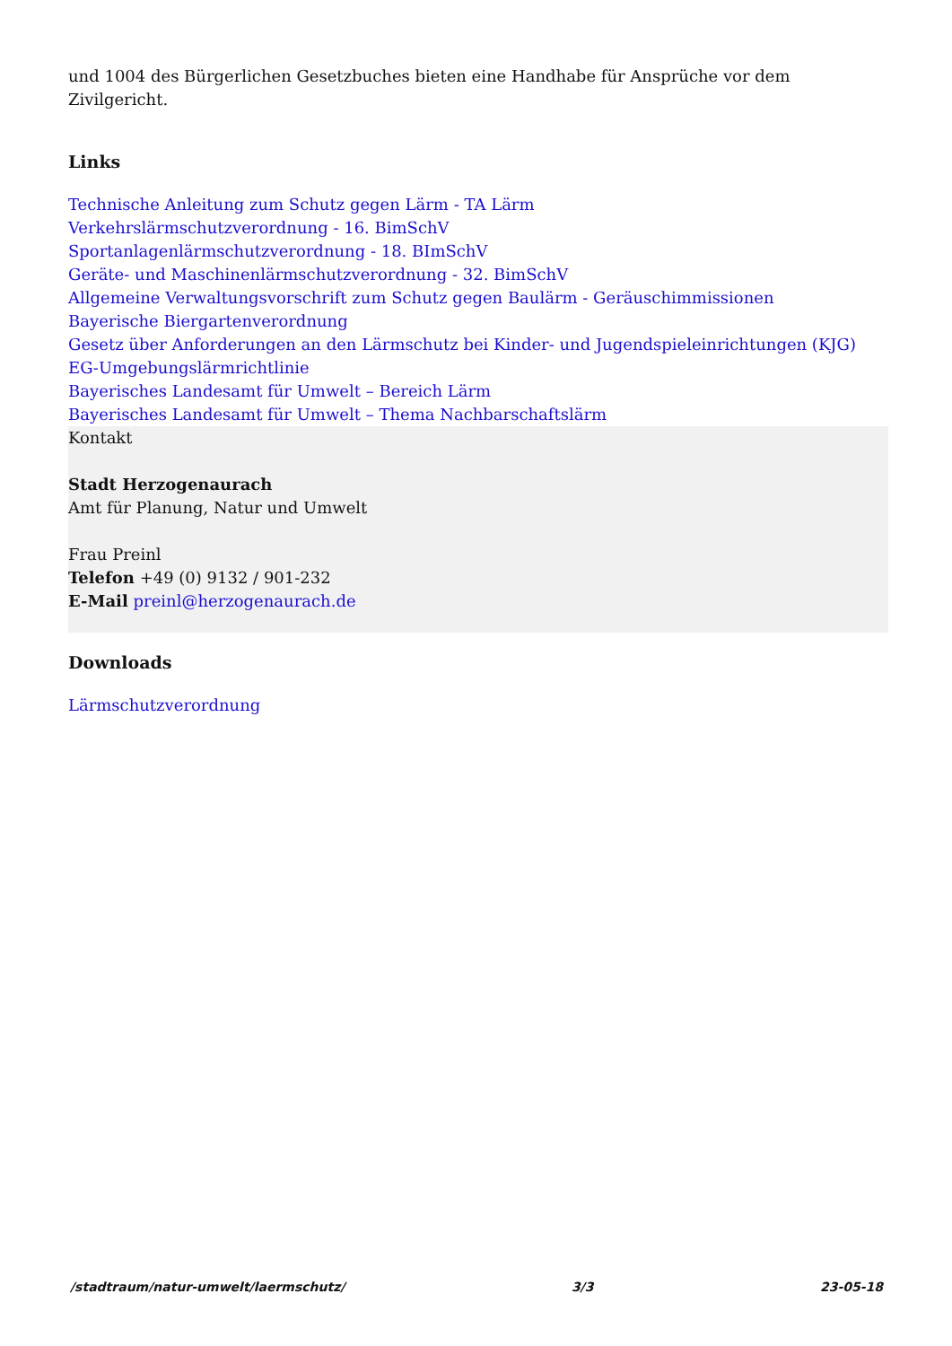und 1004 des Bürgerlichen Gesetzbuches bieten eine Handhabe für Ansprüche vor dem Zivilgericht.
Links
Technische Anleitung zum Schutz gegen Lärm - TA Lärm
Verkehrslärmschutzverordnung - 16. BimSchV
Sportanlagenlärmschutzverordnung - 18. BImSchV
Geräte- und Maschinenlärmschutzverordnung - 32. BimSchV
Allgemeine Verwaltungsvorschrift zum Schutz gegen Baulärm - Geräuschimmissionen
Bayerische Biergartenverordnung
Gesetz über Anforderungen an den Lärmschutz bei Kinder- und Jugendspieleinrichtungen (KJG)
EG-Umgebungslärmrichtlinie
Bayerisches Landesamt für Umwelt – Bereich Lärm
Bayerisches Landesamt für Umwelt – Thema Nachbarschaftslärm
Kontakt
Stadt Herzogenaurach
Amt für Planung, Natur und Umwelt
Frau Preinl
Telefon +49 (0) 9132 / 901-232
E-Mail preinl@herzogenaurach.de
Downloads
Lärmschutzverordnung
/stadtraum/natur-umwelt/laermschutz/ 3/3 23-05-18